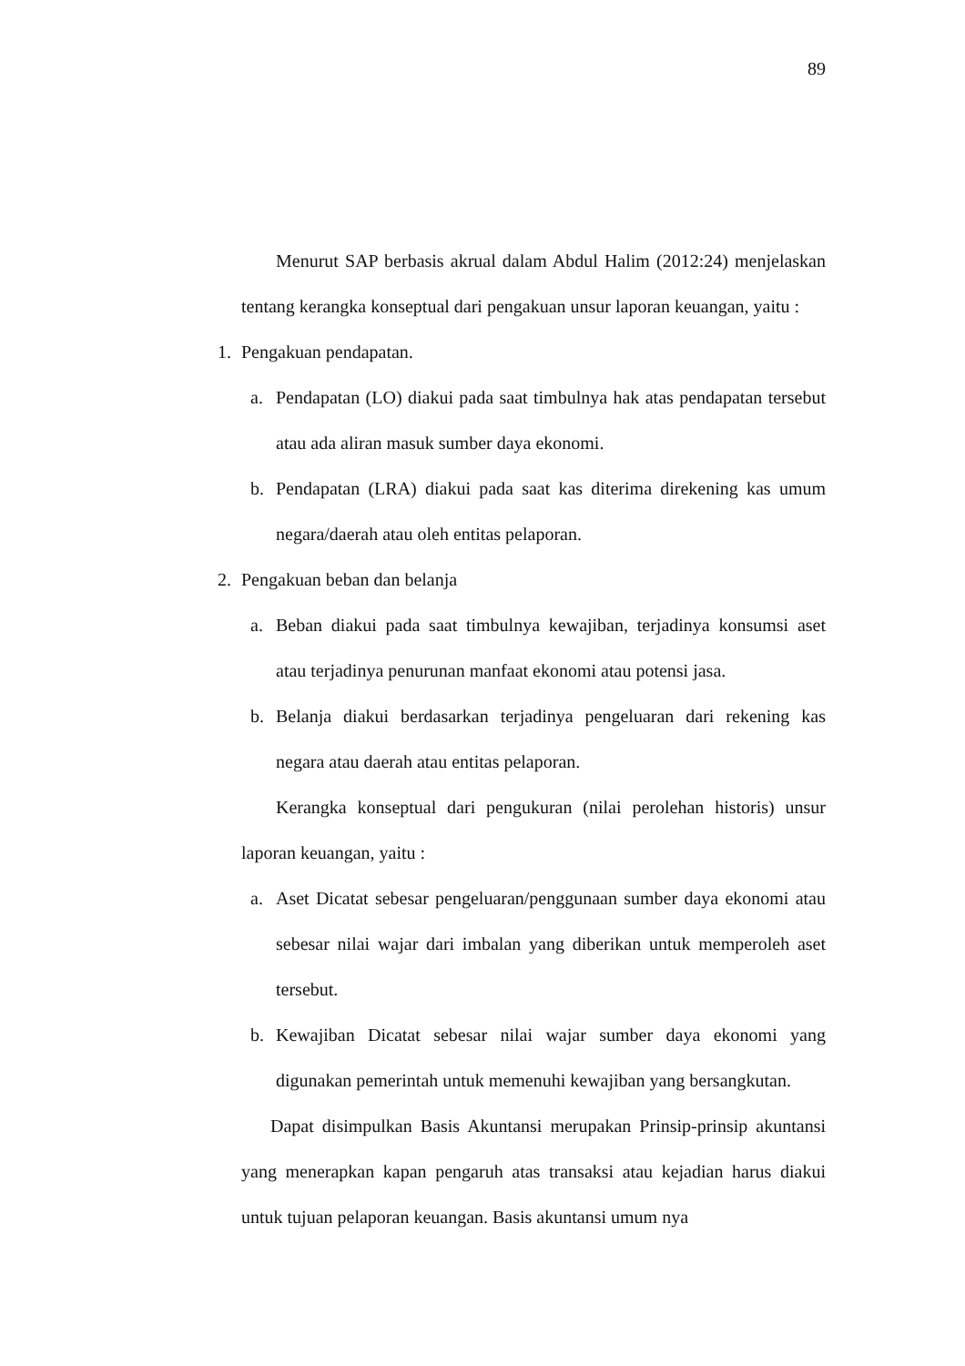89
Menurut SAP berbasis akrual dalam Abdul Halim (2012:24) menjelaskan tentang kerangka konseptual dari pengakuan unsur laporan keuangan, yaitu :
1. Pengakuan pendapatan.
a. Pendapatan (LO) diakui pada saat timbulnya hak atas pendapatan tersebut atau ada aliran masuk sumber daya ekonomi.
b. Pendapatan (LRA) diakui pada saat kas diterima direkening kas umum negara/daerah atau oleh entitas pelaporan.
2. Pengakuan beban dan belanja
a. Beban diakui pada saat timbulnya kewajiban, terjadinya konsumsi aset atau terjadinya penurunan manfaat ekonomi atau potensi jasa.
b. Belanja diakui berdasarkan terjadinya pengeluaran dari rekening kas negara atau daerah atau entitas pelaporan.
Kerangka konseptual dari pengukuran (nilai perolehan historis) unsur laporan keuangan, yaitu :
a. Aset Dicatat sebesar pengeluaran/penggunaan sumber daya ekonomi atau sebesar nilai wajar dari imbalan yang diberikan untuk memperoleh aset tersebut.
b. Kewajiban Dicatat sebesar nilai wajar sumber daya ekonomi yang digunakan pemerintah untuk memenuhi kewajiban yang bersangkutan.
Dapat disimpulkan Basis Akuntansi merupakan Prinsip-prinsip akuntansi yang menerapkan kapan pengaruh atas transaksi atau kejadian harus diakui untuk tujuan pelaporan keuangan. Basis akuntansi umum nya